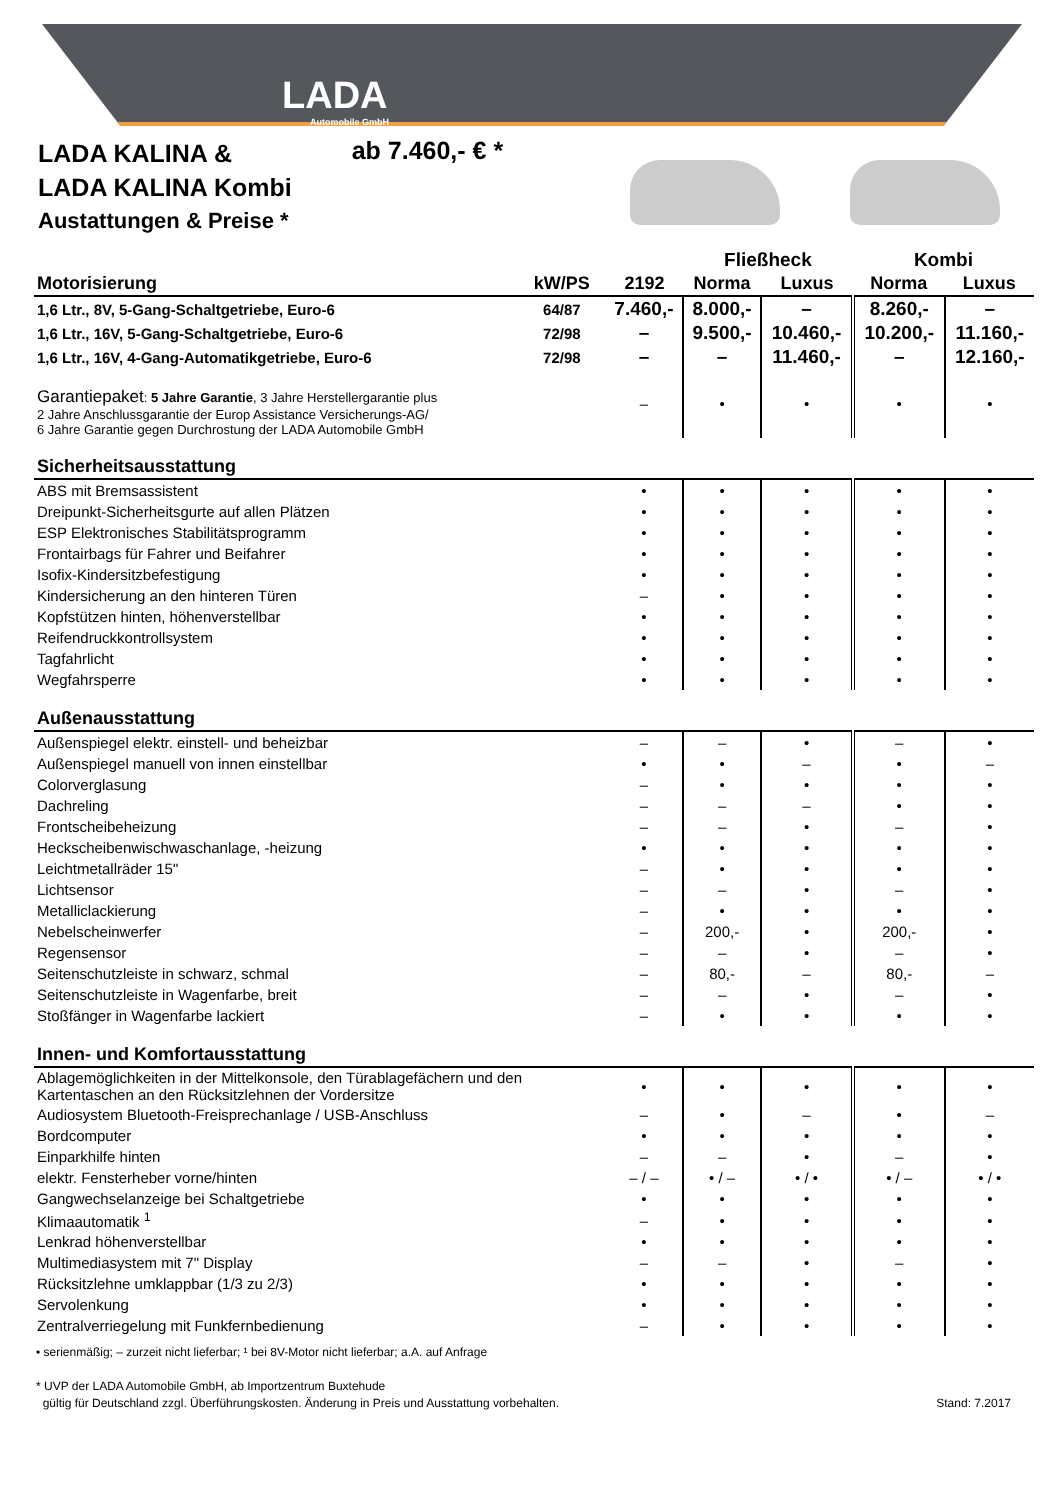LADA
Automobile GmbH
LADA KALINA &
LADA KALINA Kombi
Austattungen & Preise *
ab 7.460,- € *
| | | | Fließheck | | Kombi | |
| --- | --- | --- | --- | --- | --- | --- |
| Motorisierung | kW/PS | 2192 | Norma | Luxus | Norma | Luxus |
| 1,6 Ltr., 8V, 5-Gang-Schaltgetriebe, Euro-6 | 64/87 | 7.460,- | 8.000,- | – | 8.260,- | – |
| 1,6 Ltr., 16V, 5-Gang-Schaltgetriebe, Euro-6 | 72/98 | – | 9.500,- | 10.460,- | 10.200,- | 11.160,- |
| 1,6 Ltr., 16V, 4-Gang-Automatikgetriebe, Euro-6 | 72/98 | – | – | 11.460,- | – | 12.160,- |
| Garantiepaket : 5 Jahre Garantie , 3 Jahre Herstellergarantie plus 2 Jahre Anschlussgarantie der Europ Assistance Versicherungs-AG/ 6 Jahre Garantie gegen Durchrostung der LADA Automobile GmbH | | – | • | • | • | • |
| Sicherheitsausstattung | | | | | | |
| ABS mit Bremsassistent | | • | • | • | • | • |
| Dreipunkt-Sicherheitsgurte auf allen Plätzen | | • | • | • | • | • |
| ESP Elektronisches Stabilitätsprogramm | | • | • | • | • | • |
| Frontairbags für Fahrer und Beifahrer | | • | • | • | • | • |
| Isofix-Kindersitzbefestigung | | • | • | • | • | • |
| Kindersicherung an den hinteren Türen | | – | • | • | • | • |
| Kopfstützen hinten, höhenverstellbar | | • | • | • | • | • |
| Reifendruckkontrollsystem | | • | • | • | • | • |
| Tagfahrlicht | | • | • | • | • | • |
| Wegfahrsperre | | • | • | • | • | • |
| Außenausstattung | | | | | | |
| Außenspiegel elektr. einstell- und beheizbar | | – | – | • | – | • |
| Außenspiegel manuell von innen einstellbar | | • | • | – | • | – |
| Colorverglasung | | – | • | • | • | • |
| Dachreling | | – | – | – | • | • |
| Frontscheibeheizung | | – | – | • | – | • |
| Heckscheibenwischwaschanlage, -heizung | | • | • | • | • | • |
| Leichtmetallräder 15" | | – | • | • | • | • |
| Lichtsensor | | – | – | • | – | • |
| Metalliclackierung | | – | • | • | • | • |
| Nebelscheinwerfer | | – | 200,- | • | 200,- | • |
| Regensensor | | – | – | • | – | • |
| Seitenschutzleiste in schwarz, schmal | | – | 80,- | – | 80,- | – |
| Seitenschutzleiste in Wagenfarbe, breit | | – | – | • | – | • |
| Stoßfänger in Wagenfarbe lackiert | | – | • | • | • | • |
| Innen- und Komfortausstattung | | | | | | |
| Ablagemöglichkeiten in der Mittelkonsole, den Türablagefächern und den Kartentaschen an den Rücksitzlehnen der Vordersitze | | • | • | • | • | • |
| Audiosystem Bluetooth-Freisprechanlage / USB-Anschluss | | – | • | – | • | – |
| Bordcomputer | | • | • | • | • | • |
| Einparkhilfe hinten | | – | – | • | – | • |
| elektr. Fensterheber vorne/hinten | | – / – | • / – | • / • | • / – | • / • |
| Gangwechselanzeige bei Schaltgetriebe | | • | • | • | • | • |
| Klimaautomatik <sup>1</sup> | | – | • | • | • | • |
| Lenkrad höhenverstellbar | | • | • | • | • | • |
| Multimediasystem mit 7" Display | | – | – | • | – | • |
| Rücksitzlehne umklappbar (1/3 zu 2/3) | | • | • | • | • | • |
| Servolenkung | | • | • | • | • | • |
| Zentralverriegelung mit Funkfernbedienung | | – | • | • | • | • |
• serienmäßig; – zurzeit nicht lieferbar; ¹ bei 8V-Motor nicht lieferbar; a.A. auf Anfrage
* UVP der LADA Automobile GmbH, ab Importzentrum Buxtehude
gültig für Deutschland zzgl. Überführungskosten. Änderung in Preis und Ausstattung vorbehalten. Stand: 7.2017